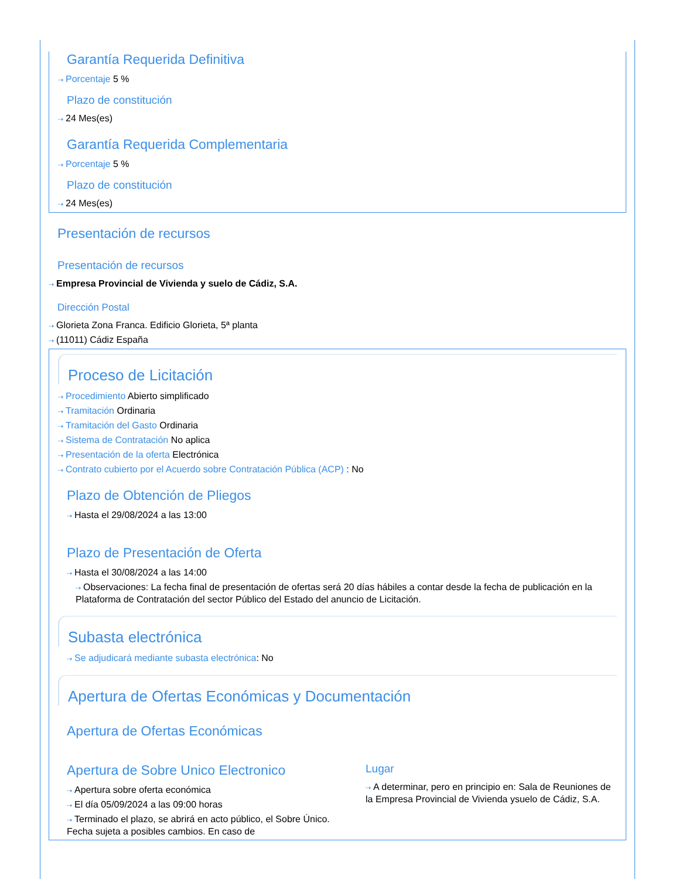Garantía Requerida Definitiva
⇢ Porcentaje 5 %
Plazo de constitución
⇢ 24 Mes(es)
Garantía Requerida Complementaria
⇢ Porcentaje 5 %
Plazo de constitución
⇢ 24 Mes(es)
Presentación de recursos
Presentación de recursos
⇢ Empresa Provincial de Vivienda y suelo de Cádiz, S.A.
Dirección Postal
⇢ Glorieta Zona Franca. Edificio Glorieta, 5ª planta
⇢ (11011) Cádiz España
Proceso de Licitación
⇢ Procedimiento Abierto simplificado
⇢ Tramitación Ordinaria
⇢ Tramitación del Gasto Ordinaria
⇢ Sistema de Contratación No aplica
⇢ Presentación de la oferta Electrónica
⇢ Contrato cubierto por el Acuerdo sobre Contratación Pública (ACP) : No
Plazo de Obtención de Pliegos
⇢ Hasta el 29/08/2024 a las 13:00
Plazo de Presentación de Oferta
⇢ Hasta el 30/08/2024 a las 14:00
⇢ Observaciones: La fecha final de presentación de ofertas será 20 días hábiles a contar desde la fecha de publicación en la Plataforma de Contratación del sector Público del Estado del anuncio de Licitación.
Subasta electrónica
⇢ Se adjudicará mediante subasta electrónica: No
Apertura de Ofertas Económicas y Documentación
Apertura de Ofertas Económicas
Apertura de Sobre Unico Electronico
⇢ Apertura sobre oferta económica
⇢ El día 05/09/2024 a las 09:00 horas
⇢ Terminado el plazo, se abrirá en acto público, el Sobre Único. Fecha sujeta a posibles cambios. En caso de
Lugar
⇢ A determinar, pero en principio en: Sala de Reuniones de la Empresa Provincial de Vivienda ysuelo de Cádiz, S.A.